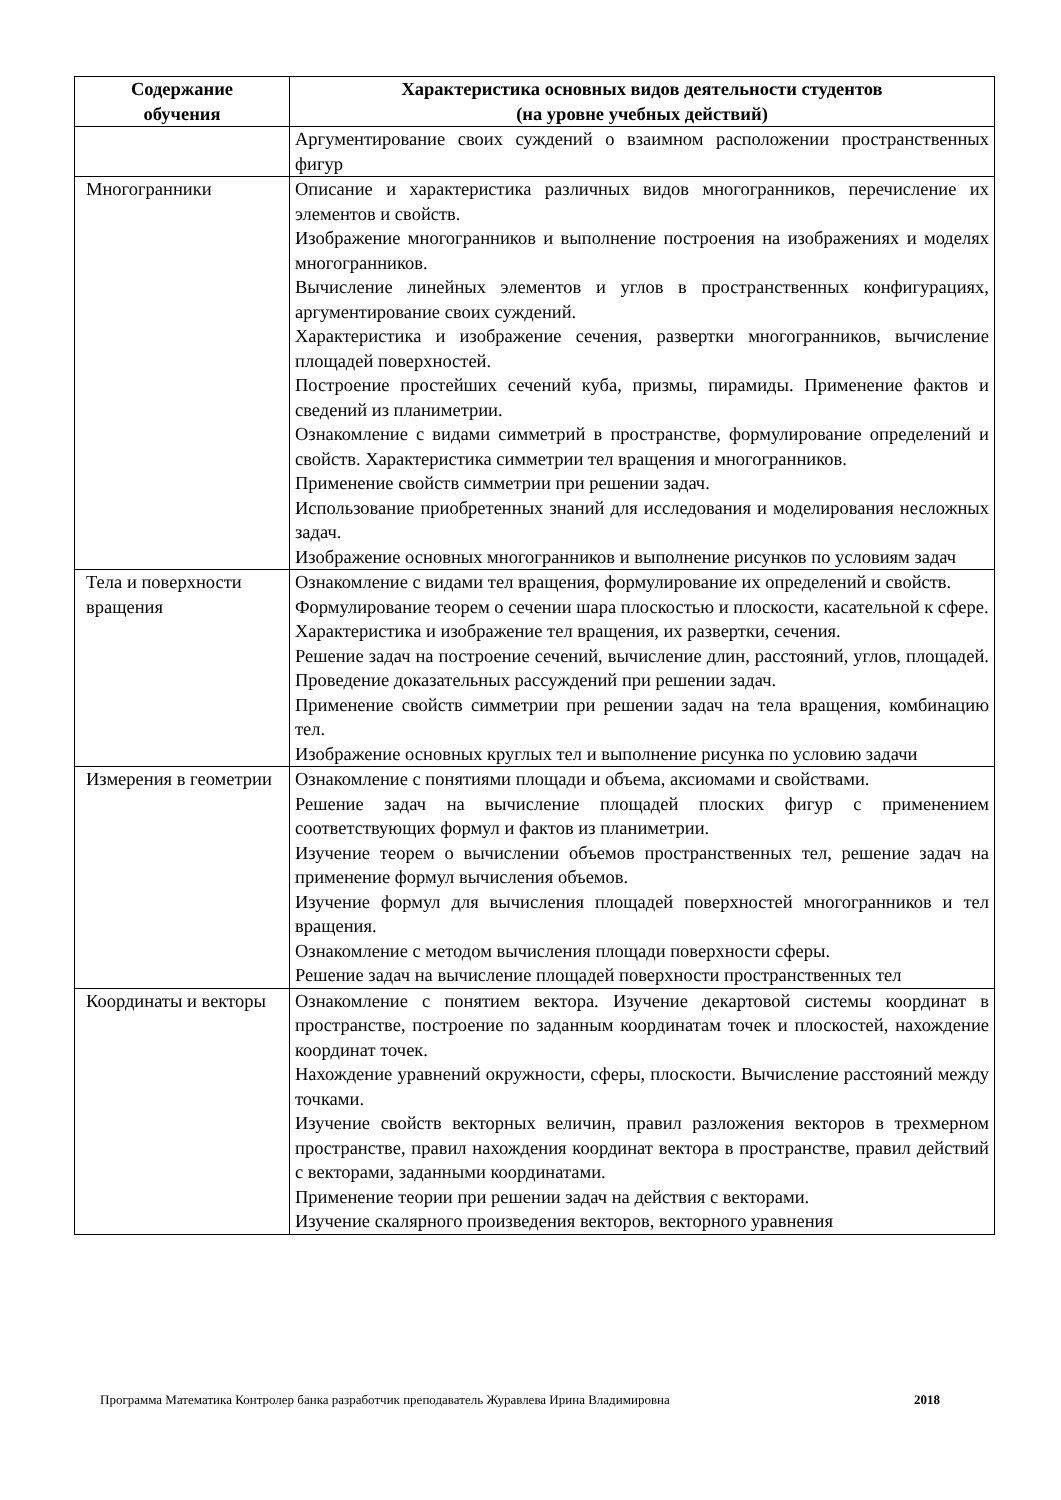| Содержание обучения | Характеристика основных видов деятельности студентов (на уровне учебных действий) |
| --- | --- |
| | Аргументирование своих суждений о взаимном расположении пространственных фигур |
| Многогранники | Описание и характеристика различных видов многогранников, перечисление их элементов и свойств. Изображение многогранников и выполнение построения на изображениях и моделях многогранников. Вычисление линейных элементов и углов в пространственных конфигурациях, аргументирование своих суждений. Характеристика и изображение сечения, развертки многогранников, вычисление площадей поверхностей. Построение простейших сечений куба, призмы, пирамиды. Применение фактов и сведений из планиметрии. Ознакомление с видами симметрий в пространстве, формулирование определений и свойств. Характеристика симметрии тел вращения и многогранников. Применение свойств симметрии при решении задач. Использование приобретенных знаний для исследования и моделирования несложных задач. Изображение основных многогранников и выполнение рисунков по условиям задач |
| Тела и поверхности вращения | Ознакомление с видами тел вращения, формулирование их определений и свойств. Формулирование теорем о сечении шара плоскостью и плоскости, касательной к сфере. Характеристика и изображение тел вращения, их развертки, сечения. Решение задач на построение сечений, вычисление длин, расстояний, углов, площадей. Проведение доказательных рассуждений при решении задач. Применение свойств симметрии при решении задач на тела вращения, комбинацию тел. Изображение основных круглых тел и выполнение рисунка по условию задачи |
| Измерения в геометрии | Ознакомление с понятиями площади и объема, аксиомами и свойствами. Решение задач на вычисление площадей плоских фигур с применением соответствующих формул и фактов из планиметрии. Изучение теорем о вычислении объемов пространственных тел, решение задач на применение формул вычисления объемов. Изучение формул для вычисления площадей поверхностей многогранников и тел вращения. Ознакомление с методом вычисления площади поверхности сферы. Решение задач на вычисление площадей поверхности пространственных тел |
| Координаты и векторы | Ознакомление с понятием вектора. Изучение декартовой системы координат в пространстве, построение по заданным координатам точек и плоскостей, нахождение координат точек. Нахождение уравнений окружности, сферы, плоскости. Вычисление расстояний между точками. Изучение свойств векторных величин, правил разложения векторов в трехмерном пространстве, правил нахождения координат вектора в пространстве, правил действий с векторами, заданными координатами. Применение теории при решении задач на действия с векторами. Изучение скалярного произведения векторов, векторного уравнения |
Программа Математика Контролер банка разработчик преподаватель Журавлева Ирина Владимировна 2018